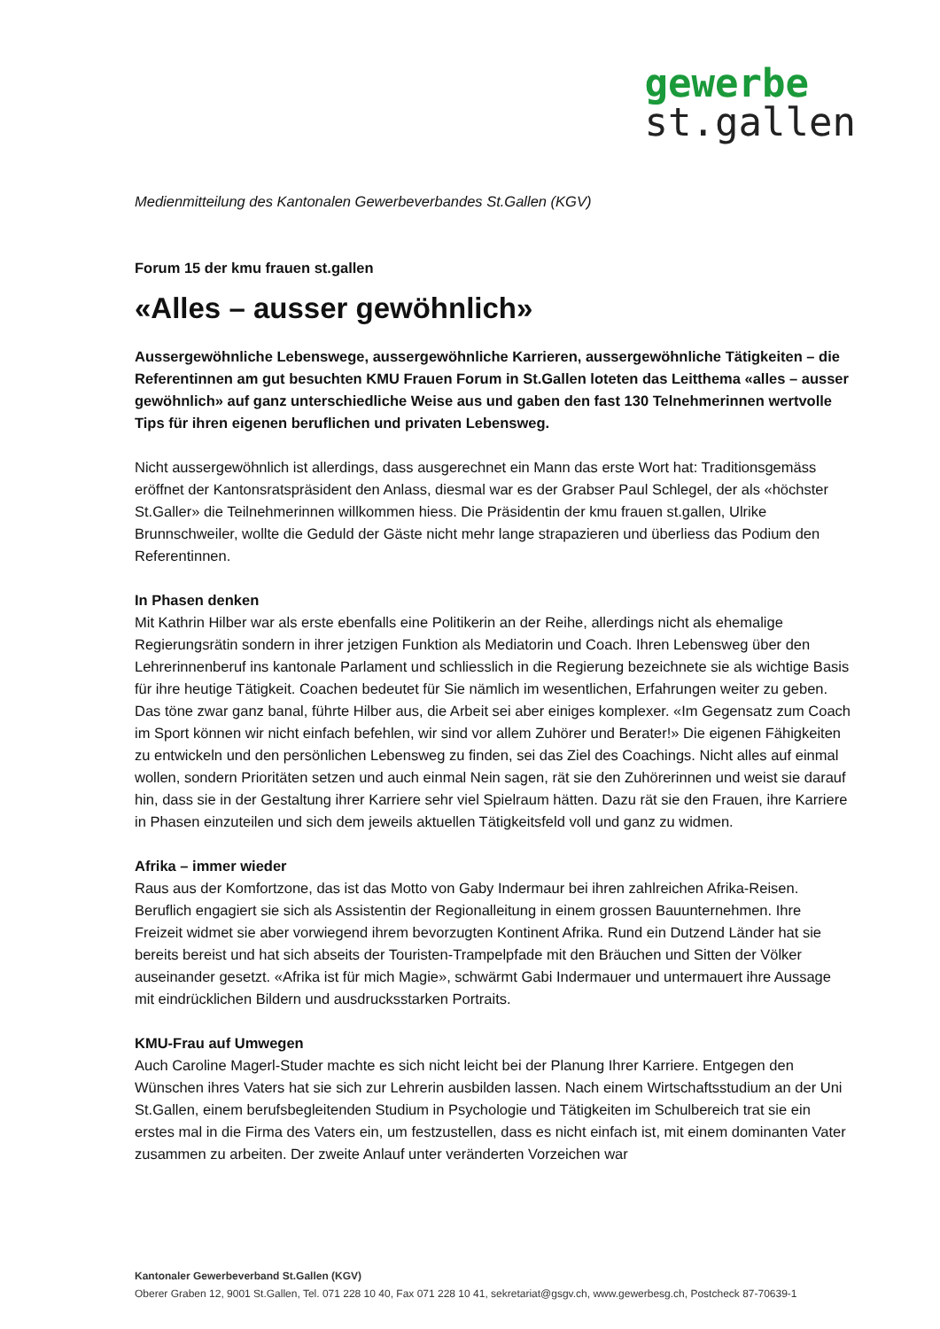gewerbe
st.gallen
Medienmitteilung des Kantonalen Gewerbeverbandes St.Gallen (KGV)
Forum 15 der kmu frauen st.gallen
«Alles – ausser gewöhnlich»
Aussergewöhnliche Lebenswege, aussergewöhnliche Karrieren, aussergewöhnliche Tätigkeiten – die Referentinnen am gut besuchten KMU Frauen Forum in St.Gallen loteten das Leitthema «alles – ausser gewöhnlich» auf ganz unterschiedliche Weise aus und gaben den fast 130 Telnehmerinnen wertvolle Tips für ihren eigenen beruflichen und privaten Lebensweg.
Nicht aussergewöhnlich ist allerdings, dass ausgerechnet ein Mann das erste Wort hat: Traditionsgemäss eröffnet der Kantonsratspräsident den Anlass, diesmal war es der Grabser Paul Schlegel, der als «höchster St.Galler» die Teilnehmerinnen willkommen hiess. Die Präsidentin der kmu frauen st.gallen, Ulrike Brunnschweiler, wollte die Geduld der Gäste nicht mehr lange strapazieren und überliess das Podium den Referentinnen.
In Phasen denken
Mit Kathrin Hilber war als erste ebenfalls eine Politikerin an der Reihe, allerdings nicht als ehemalige Regierungsrätin sondern in ihrer jetzigen Funktion als Mediatorin und Coach. Ihren Lebensweg über den Lehrerinnenberuf ins kantonale Parlament und schliesslich in die Regierung bezeichnete sie als wichtige Basis für ihre heutige Tätigkeit. Coachen bedeutet für Sie nämlich im wesentlichen, Erfahrungen weiter zu geben. Das töne zwar ganz banal, führte Hilber aus, die Arbeit sei aber einiges komplexer. «Im Gegensatz zum Coach im Sport können wir nicht einfach befehlen, wir sind vor allem Zuhörer und Berater!» Die eigenen Fähigkeiten zu entwickeln und den persönlichen Lebensweg zu finden, sei das Ziel des Coachings. Nicht alles auf einmal wollen, sondern Prioritäten setzen und auch einmal Nein sagen, rät sie den Zuhörerinnen und weist sie darauf hin, dass sie in der Gestaltung ihrer Karriere sehr viel Spielraum hätten. Dazu rät sie den Frauen, ihre Karriere in Phasen einzuteilen und sich dem jeweils aktuellen Tätigkeitsfeld voll und ganz zu widmen.
Afrika – immer wieder
Raus aus der Komfortzone, das ist das Motto von Gaby Indermaur bei ihren zahlreichen Afrika-Reisen. Beruflich engagiert sie sich als Assistentin der Regionalleitung in einem grossen Bauunternehmen. Ihre Freizeit widmet sie aber vorwiegend ihrem bevorzugten Kontinent Afrika. Rund ein Dutzend Länder hat sie bereits bereist und hat sich abseits der Touristen-Trampelpfade mit den Bräuchen und Sitten der Völker auseinander gesetzt. «Afrika ist für mich Magie», schwärmt Gabi Indermauer und untermauert ihre Aussage mit eindrücklichen Bildern und ausdrucksstarken Portraits.
KMU-Frau auf Umwegen
Auch Caroline Magerl-Studer machte es sich nicht leicht bei der Planung Ihrer Karriere. Entgegen den Wünschen ihres Vaters hat sie sich zur Lehrerin ausbilden lassen. Nach einem Wirtschaftsstudium an der Uni St.Gallen, einem berufsbegleitenden Studium in Psychologie und Tätigkeiten im Schulbereich trat sie ein erstes mal in die Firma des Vaters ein, um festzustellen, dass es nicht einfach ist, mit einem dominanten Vater zusammen zu arbeiten. Der zweite Anlauf unter veränderten Vorzeichen war
Kantonaler Gewerbeverband St.Gallen (KGV)
Oberer Graben 12, 9001 St.Gallen, Tel. 071 228 10 40, Fax 071 228 10 41, sekretariat@gsgv.ch, www.gewerbesg.ch, Postcheck 87-70639-1